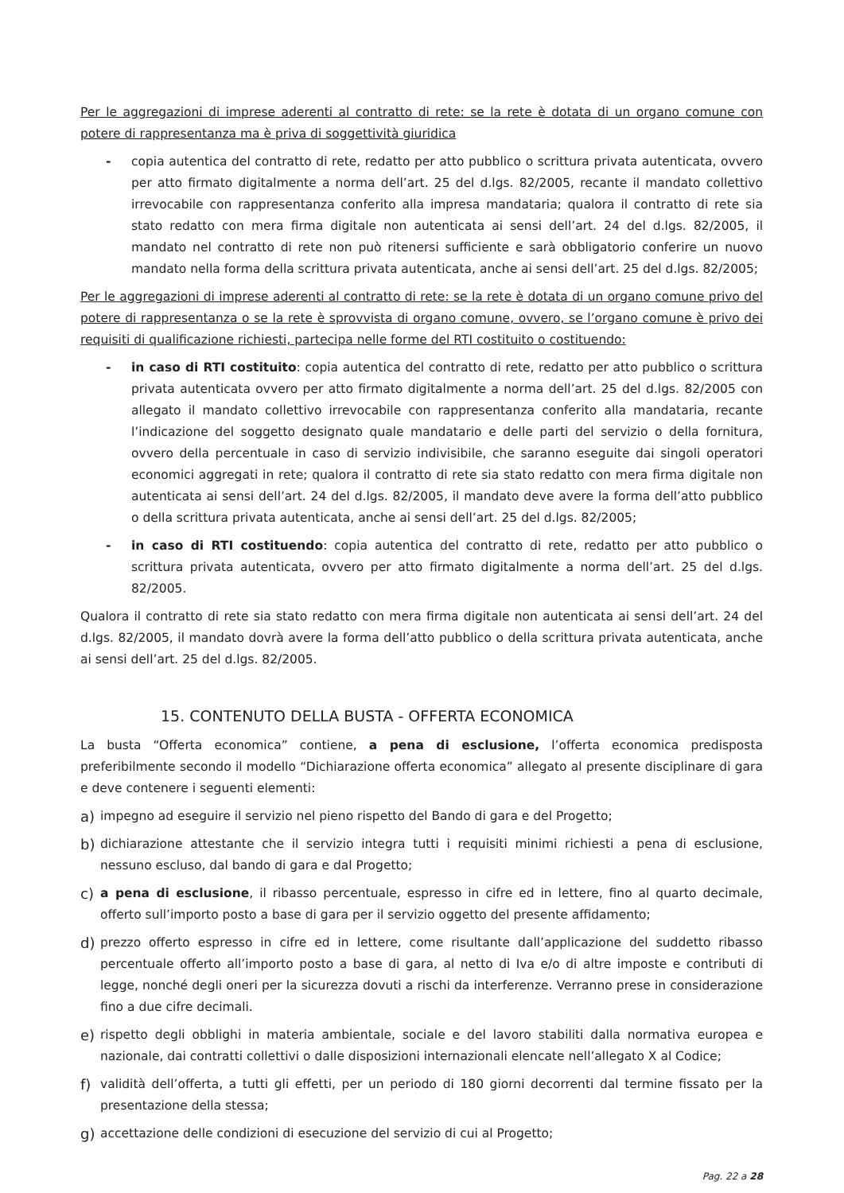Per le aggregazioni di imprese aderenti al contratto di rete: se la rete è dotata di un organo comune con potere di rappresentanza ma è priva di soggettività giuridica
- copia autentica del contratto di rete, redatto per atto pubblico o scrittura privata autenticata, ovvero per atto firmato digitalmente a norma dell’art. 25 del d.lgs. 82/2005, recante il mandato collettivo irrevocabile con rappresentanza conferito alla impresa mandataria; qualora il contratto di rete sia stato redatto con mera firma digitale non autenticata ai sensi dell’art. 24 del d.lgs. 82/2005, il mandato nel contratto di rete non può ritenersi sufficiente e sarà obbligatorio conferire un nuovo mandato nella forma della scrittura privata autenticata, anche ai sensi dell’art. 25 del d.lgs. 82/2005;
Per le aggregazioni di imprese aderenti al contratto di rete: se la rete è dotata di un organo comune privo del potere di rappresentanza o se la rete è sprovvista di organo comune, ovvero, se l’organo comune è privo dei requisiti di qualificazione richiesti, partecipa nelle forme del RTI costituito o costituendo:
- in caso di RTI costituito: copia autentica del contratto di rete, redatto per atto pubblico o scrittura privata autenticata ovvero per atto firmato digitalmente a norma dell’art. 25 del d.lgs. 82/2005 con allegato il mandato collettivo irrevocabile con rappresentanza conferito alla mandataria, recante l’indicazione del soggetto designato quale mandatario e delle parti del servizio o della fornitura, ovvero della percentuale in caso di servizio indivisibile, che saranno eseguite dai singoli operatori economici aggregati in rete; qualora il contratto di rete sia stato redatto con mera firma digitale non autenticata ai sensi dell’art. 24 del d.lgs. 82/2005, il mandato deve avere la forma dell’atto pubblico o della scrittura privata autenticata, anche ai sensi dell’art. 25 del d.lgs. 82/2005;
- in caso di RTI costituendo: copia autentica del contratto di rete, redatto per atto pubblico o scrittura privata autenticata, ovvero per atto firmato digitalmente a norma dell’art. 25 del d.lgs. 82/2005.
Qualora il contratto di rete sia stato redatto con mera firma digitale non autenticata ai sensi dell’art. 24 del d.lgs. 82/2005, il mandato dovrà avere la forma dell’atto pubblico o della scrittura privata autenticata, anche ai sensi dell’art. 25 del d.lgs. 82/2005.
15. CONTENUTO DELLA BUSTA - OFFERTA ECONOMICA
La busta “Offerta economica” contiene, a pena di esclusione, l’offerta economica predisposta preferibilmente secondo il modello “Dichiarazione offerta economica” allegato al presente disciplinare di gara e deve contenere i seguenti elementi:
a) impegno ad eseguire il servizio nel pieno rispetto del Bando di gara e del Progetto;
b) dichiarazione attestante che il servizio integra tutti i requisiti minimi richiesti a pena di esclusione, nessuno escluso, dal bando di gara e dal Progetto;
c) a pena di esclusione, il ribasso percentuale, espresso in cifre ed in lettere, fino al quarto decimale, offerto sull’importo posto a base di gara per il servizio oggetto del presente affidamento;
d) prezzo offerto espresso in cifre ed in lettere, come risultante dall’applicazione del suddetto ribasso percentuale offerto all’importo posto a base di gara, al netto di Iva e/o di altre imposte e contributi di legge, nonché degli oneri per la sicurezza dovuti a rischi da interferenze. Verranno prese in considerazione fino a due cifre decimali.
e) rispetto degli obblighi in materia ambientale, sociale e del lavoro stabiliti dalla normativa europea e nazionale, dai contratti collettivi o dalle disposizioni internazionali elencate nell’allegato X al Codice;
f) validità dell’offerta, a tutti gli effetti, per un periodo di 180 giorni decorrenti dal termine fissato per la presentazione della stessa;
g) accettazione delle condizioni di esecuzione del servizio di cui al Progetto;
Pag. 22 a 28